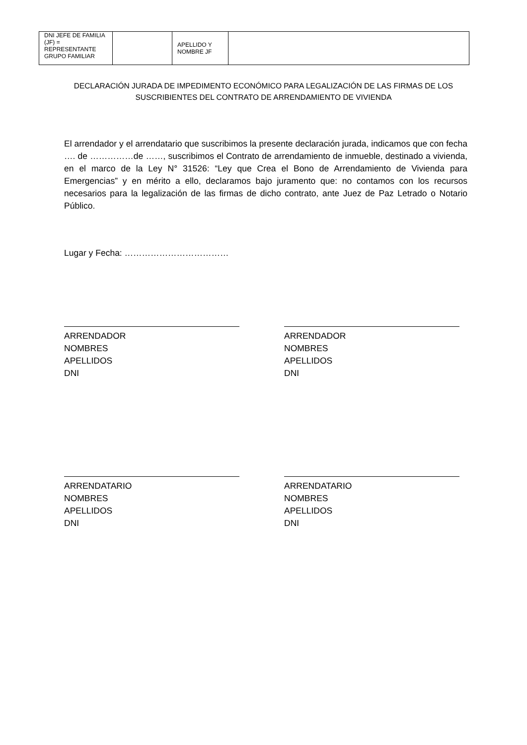| DNI JEFE DE FAMILIA (JF) = REPRESENTANTE GRUPO FAMILIAR | | APELLIDO Y NOMBRE JF | |
DECLARACIÓN JURADA DE IMPEDIMENTO ECONÓMICO PARA LEGALIZACIÓN DE LAS FIRMAS DE LOS SUSCRIBIENTES DEL CONTRATO DE ARRENDAMIENTO DE VIVIENDA
El arrendador y el arrendatario que suscribimos la presente declaración jurada, indicamos que con fecha …. de ……………de ……, suscribimos el Contrato de arrendamiento de inmueble, destinado a vivienda, en el marco de la Ley N° 31526: “Ley que Crea el Bono de Arrendamiento de Vivienda para Emergencias” y en mérito a ello, declaramos bajo juramento que: no contamos con los recursos necesarios para la legalización de las firmas de dicho contrato, ante Juez de Paz Letrado o Notario Público.
Lugar y Fecha: ………………………………
ARRENDADOR
NOMBRES
APELLIDOS
DNI
ARRENDADOR
NOMBRES
APELLIDOS
DNI
ARRENDATARIO
NOMBRES
APELLIDOS
DNI
ARRENDATARIO
NOMBRES
APELLIDOS
DNI